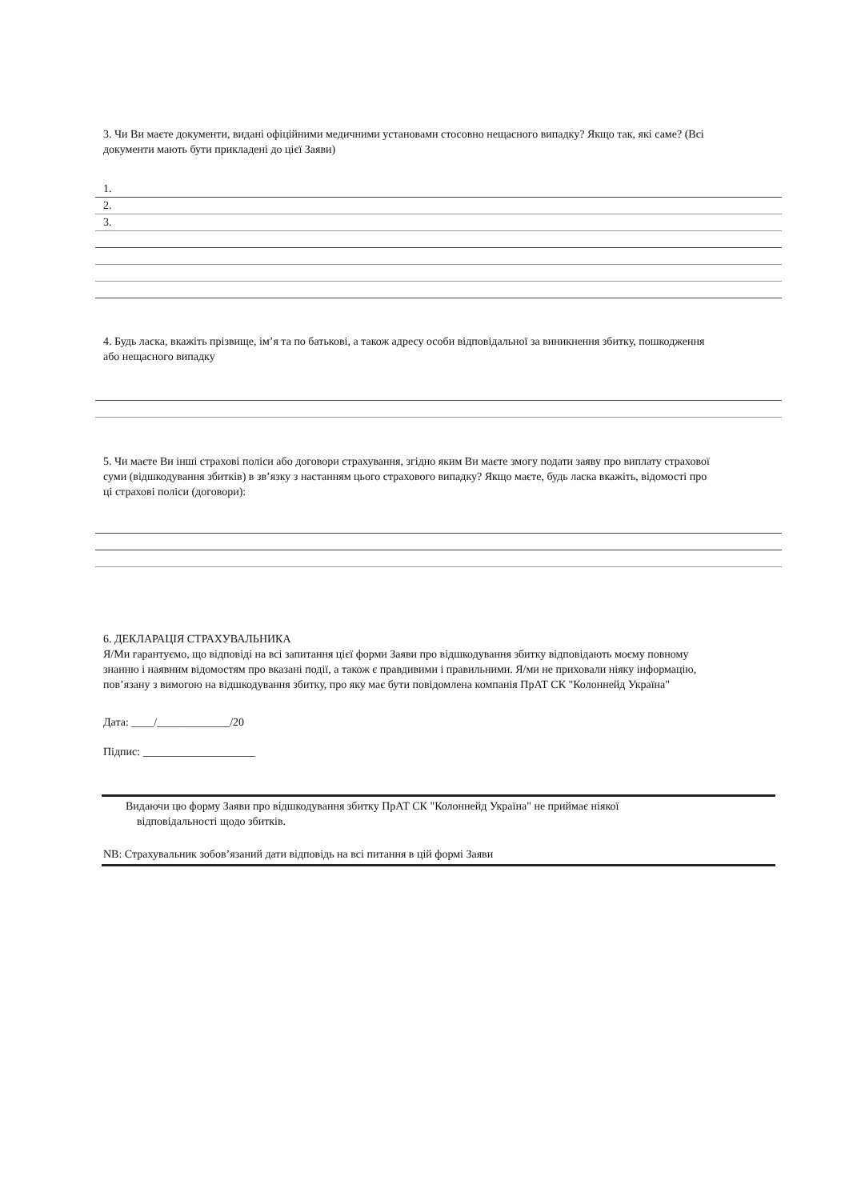3. Чи Ви маєте документи, видані офіційними медичними установами стосовно нещасного випадку? Якщо так, які саме? (Всі документи мають бути прикладені до цієї Заяви)
1.
2.
3.
4. Будь ласка, вкажіть прізвище, ім’я та по батькові, а також адресу особи відповідальної за виникнення збитку, пошкодження або нещасного випадку
5. Чи маєте Ви інші страхові поліси або договори страхування, згідно яким Ви маєте змогу подати заяву про виплату страхової суми (відшкодування збитків) в зв’язку з настанням цього страхового випадку? Якщо маєте, будь ласка вкажіть, відомості про ці страхові поліси (договори):
6. ДЕКЛАРАЦІЯ СТРАХУВАЛЬНИКА
Я/Ми гарантуємо, що відповіді на всі запитання цієї форми Заяви про відшкодування збитку відповідають моєму повному знанню і наявним відомостям про вказані події, а також є правдивими і правильними. Я/ми не приховали ніяку інформацію, пов’язану з вимогою на відшкодування збитку, про яку має бути повідомлена компанія ПрАТ СК "Колоннейд Україна"
Дата: ____/_____________/20
Підпис: ____________________
Видаючи цю форму Заяви про відшкодування збитку ПрАТ СК "Колоннейд Україна" не приймає ніякої
відповідальності щодо збитків.
NB: Страхувальник зобов’язаний дати відповідь на всі питання в цій формі Заяви